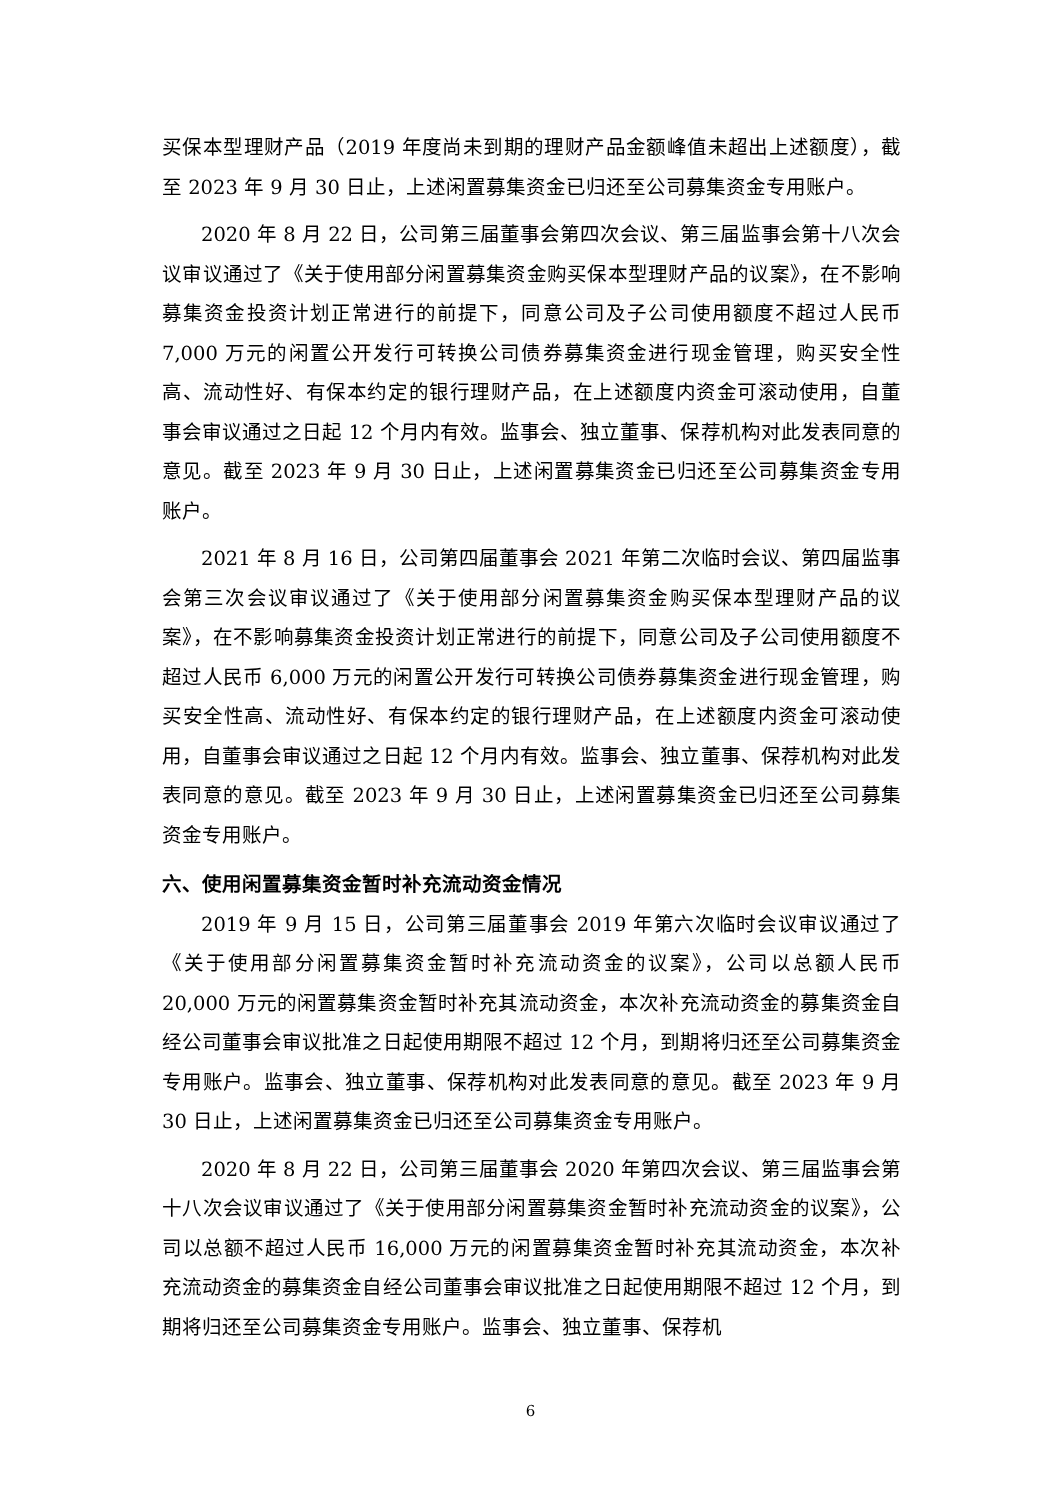买保本型理财产品（2019 年度尚未到期的理财产品金额峰值未超出上述额度），截至 2023 年 9 月 30 日止，上述闲置募集资金已归还至公司募集资金专用账户。
2020 年 8 月 22 日，公司第三届董事会第四次会议、第三届监事会第十八次会议审议通过了《关于使用部分闲置募集资金购买保本型理财产品的议案》，在不影响募集资金投资计划正常进行的前提下，同意公司及子公司使用额度不超过人民币 7,000 万元的闲置公开发行可转换公司债券募集资金进行现金管理，购买安全性高、流动性好、有保本约定的银行理财产品，在上述额度内资金可滚动使用，自董事会审议通过之日起 12 个月内有效。监事会、独立董事、保荐机构对此发表同意的意见。截至 2023 年 9 月 30 日止，上述闲置募集资金已归还至公司募集资金专用账户。
2021 年 8 月 16 日，公司第四届董事会 2021 年第二次临时会议、第四届监事会第三次会议审议通过了《关于使用部分闲置募集资金购买保本型理财产品的议案》，在不影响募集资金投资计划正常进行的前提下，同意公司及子公司使用额度不超过人民币 6,000 万元的闲置公开发行可转换公司债券募集资金进行现金管理，购买安全性高、流动性好、有保本约定的银行理财产品，在上述额度内资金可滚动使用，自董事会审议通过之日起 12 个月内有效。监事会、独立董事、保荐机构对此发表同意的意见。截至 2023 年 9 月 30 日止，上述闲置募集资金已归还至公司募集资金专用账户。
六、使用闲置募集资金暂时补充流动资金情况
2019 年 9 月 15 日，公司第三届董事会 2019 年第六次临时会议审议通过了《关于使用部分闲置募集资金暂时补充流动资金的议案》，公司以总额人民币 20,000 万元的闲置募集资金暂时补充其流动资金，本次补充流动资金的募集资金自经公司董事会审议批准之日起使用期限不超过 12 个月，到期将归还至公司募集资金专用账户。监事会、独立董事、保荐机构对此发表同意的意见。截至 2023 年 9 月 30 日止，上述闲置募集资金已归还至公司募集资金专用账户。
2020 年 8 月 22 日，公司第三届董事会 2020 年第四次会议、第三届监事会第十八次会议审议通过了《关于使用部分闲置募集资金暂时补充流动资金的议案》，公司以总额不超过人民币 16,000 万元的闲置募集资金暂时补充其流动资金，本次补充流动资金的募集资金自经公司董事会审议批准之日起使用期限不超过 12 个月，到期将归还至公司募集资金专用账户。监事会、独立董事、保荐机
6